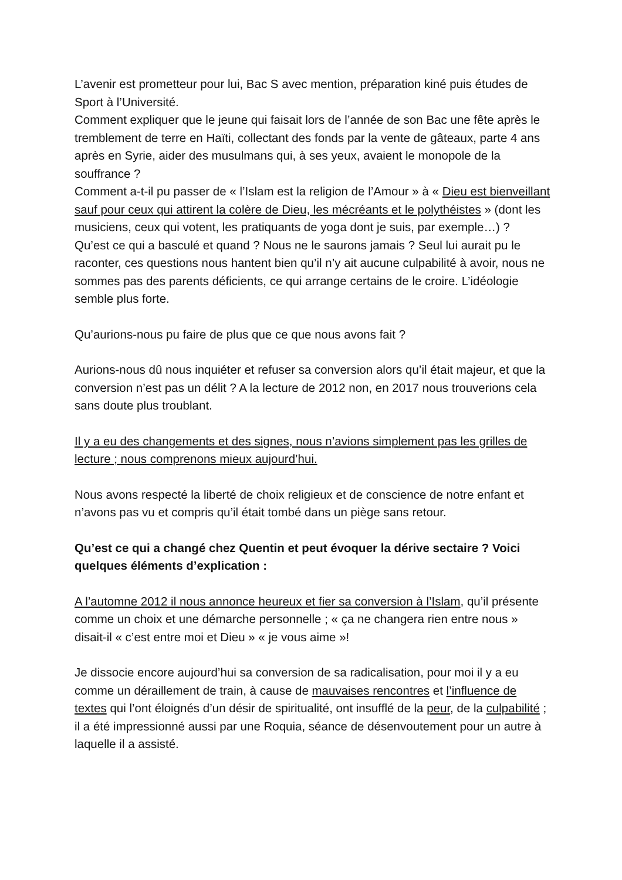L’avenir est prometteur pour lui, Bac S avec mention, préparation kiné puis études de Sport à l’Université.
Comment expliquer que le jeune qui faisait lors de l’année de son Bac une fête après le tremblement de terre en Haïti, collectant des fonds par la vente de gâteaux, parte 4 ans après en Syrie, aider des musulmans qui, à ses yeux, avaient le monopole de la souffrance ?
Comment a-t-il pu passer de « l’Islam est la religion de l’Amour » à « Dieu est bienveillant sauf pour ceux qui attirent la colère de Dieu, les mécréants et le polythéistes » (dont les musiciens, ceux qui votent, les pratiquants de yoga dont je suis, par exemple…) ?
Qu’est ce qui a basculé et quand ? Nous ne le saurons jamais ? Seul lui aurait pu le raconter, ces questions nous hantent bien qu’il n’y ait aucune culpabilité à avoir, nous ne sommes pas des parents déficients, ce qui arrange certains de le croire. L’idéologie semble plus forte.
Qu’aurions-nous pu faire de plus que ce que nous avons fait ?
Aurions-nous dû nous inquiéter et refuser sa conversion alors qu’il était majeur, et que la conversion n’est pas un délit ? A la lecture de 2012 non, en 2017 nous trouverions cela sans doute plus troublant.
Il y a eu des changements et des signes, nous n’avions simplement pas les grilles de lecture ; nous comprenons mieux aujourd’hui.
Nous avons respecté la liberté de choix religieux et de conscience de notre enfant et n’avons pas vu et compris qu’il était tombé dans un piège sans retour.
Qu’est ce qui a changé chez Quentin et peut évoquer la dérive sectaire ? Voici quelques éléments d’explication :
A l’automne 2012 il nous annonce heureux et fier sa conversion à l’Islam, qu’il présente comme un choix et une démarche personnelle ; « ça ne changera rien entre nous » disait-il « c’est entre moi et Dieu » « je vous aime »!
Je dissocie encore aujourd’hui sa conversion de sa radicalisation, pour moi il y a eu comme un déraillement de train, à cause de mauvaises rencontres et l’influence de textes qui l’ont éloignés d’un désir de spiritualité, ont insufflé de la peur, de la culpabilité ; il a été impressionné aussi par une Roquia, séance de désenvoutement pour un autre à laquelle il a assisté.